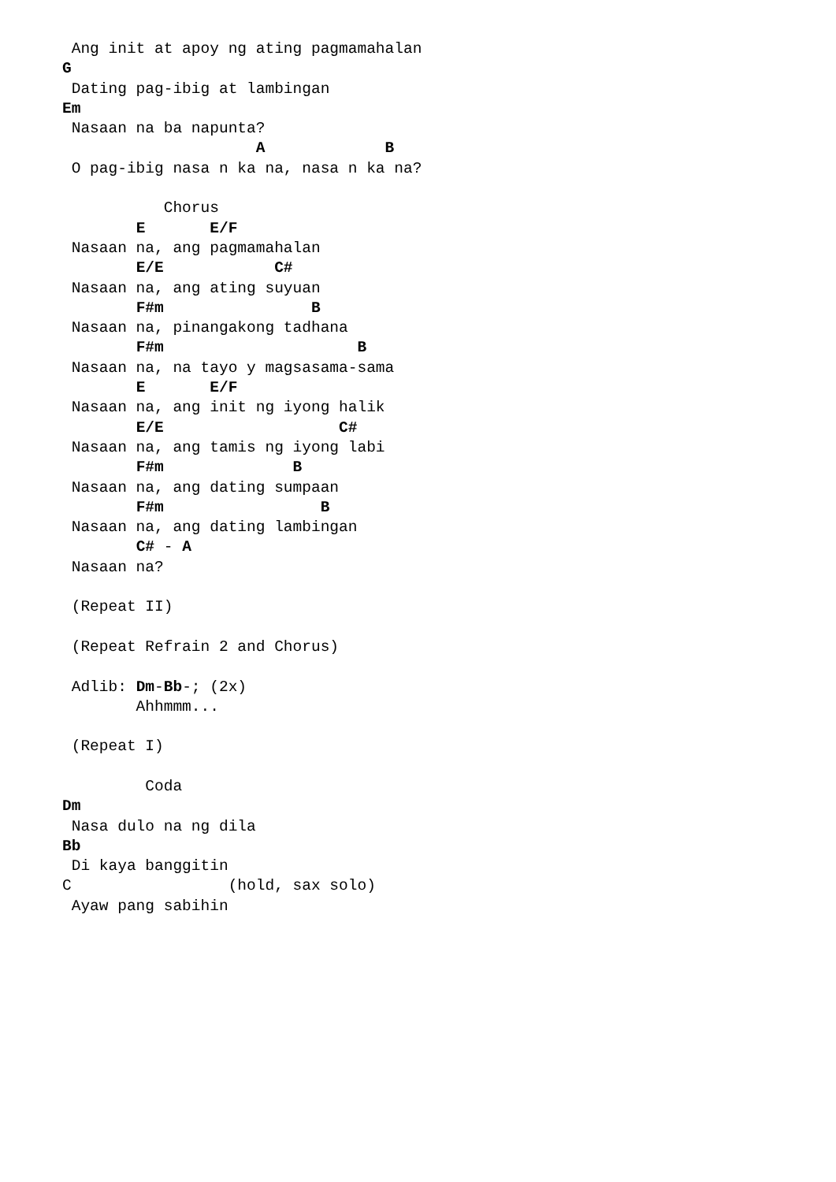Ang init at apoy ng ating pagmamahalan
G
 Dating pag-ibig at lambingan
Em
 Nasaan na ba napunta?
                     A             B
 O pag-ibig nasa n ka na, nasa n ka na?

           Chorus
        E       E/F
 Nasaan na, ang pagmamahalan
        E/E            C#
 Nasaan na, ang ating suyuan
        F#m                B
 Nasaan na, pinangakong tadhana
        F#m                     B
 Nasaan na, na tayo y magsasama-sama
        E       E/F
 Nasaan na, ang init ng iyong halik
        E/E                   C#
 Nasaan na, ang tamis ng iyong labi
        F#m              B
 Nasaan na, ang dating sumpaan
        F#m                 B
 Nasaan na, ang dating lambingan
        C# - A
 Nasaan na?

 (Repeat II)

 (Repeat Refrain 2 and Chorus)

 Adlib: Dm-Bb-; (2x)
        Ahhmmm...

 (Repeat I)

         Coda
Dm
 Nasa dulo na ng dila
Bb
 Di kaya banggitin
C                 (hold, sax solo)
 Ayaw pang sabihin